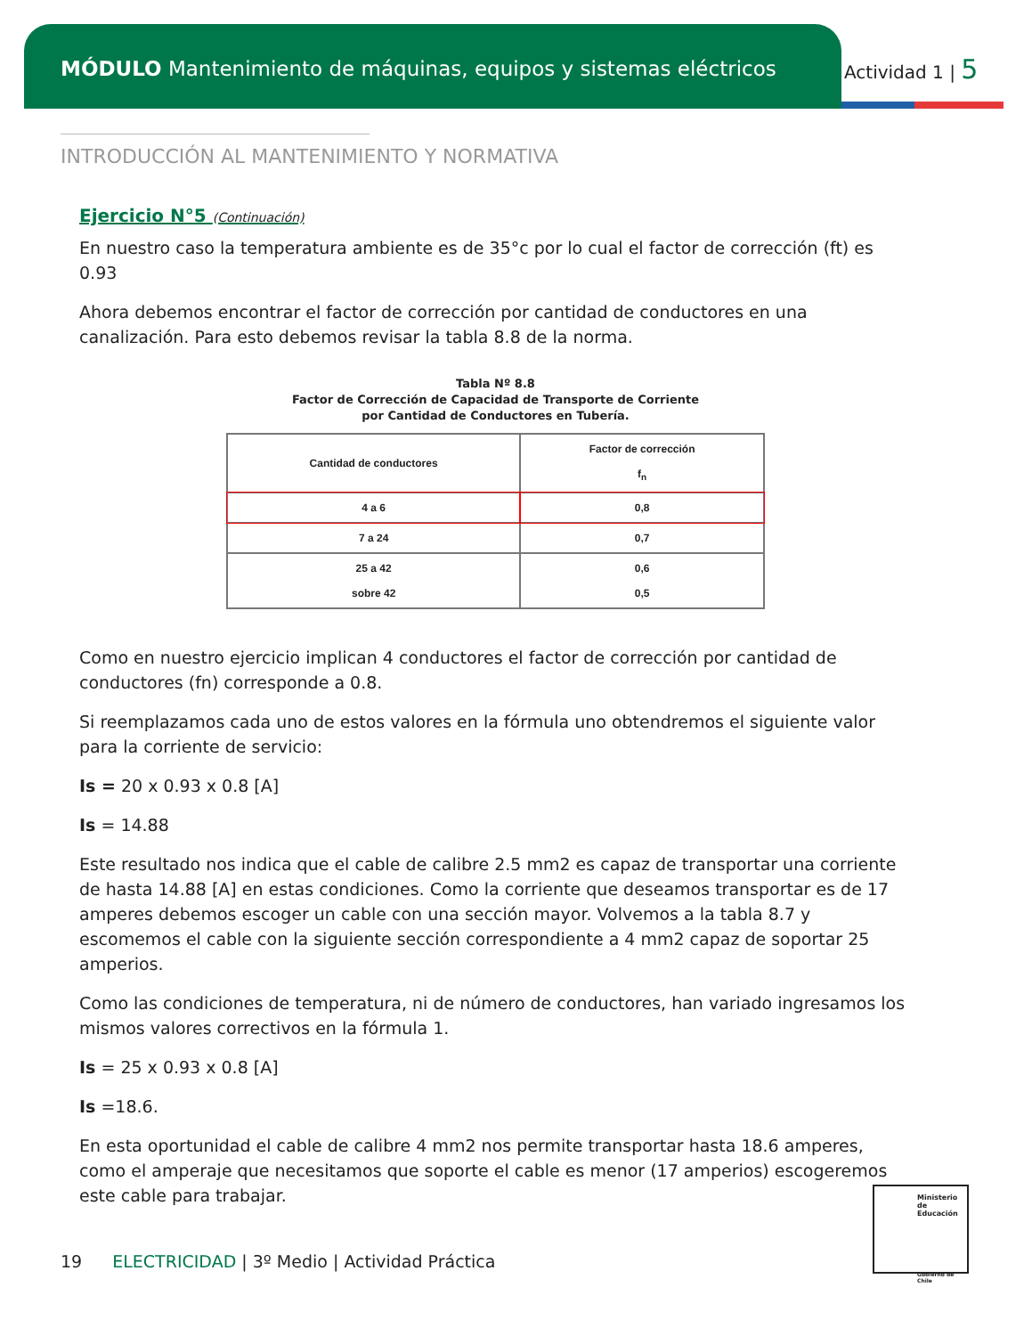MÓDULO Mantenimiento de máquinas, equipos y sistemas eléctricos
Actividad 1 | 5
INTRODUCCIÓN AL MANTENIMIENTO Y NORMATIVA
Ejercicio N°5 (Continuación)
En nuestro caso la temperatura ambiente es de 35°c por lo cual el factor de corrección (ft) es 0.93
Ahora debemos encontrar el factor de corrección por cantidad de conductores en una canalización. Para esto debemos revisar la tabla 8.8 de la norma.
Tabla Nº 8.8
Factor de Corrección de Capacidad de Transporte de Corriente
por Cantidad de Conductores en Tubería.
| Cantidad de conductores | Factor de corrección f<sub>n</sub> |
| --- | --- |
| 4 a 6 | 0,8 |
| 7 a 24 | 0,7 |
| 25 a 42 sobre 42 | 0,6 0,5 |
Como en nuestro ejercicio implican 4 conductores el factor de corrección por cantidad de conductores (fn) corresponde a 0.8.
Si reemplazamos cada uno de estos valores en la fórmula uno obtendremos el siguiente valor para la corriente de servicio:
Is = 20 x 0.93 x 0.8 [A]
Is = 14.88
Este resultado nos indica que el cable de calibre 2.5 mm2 es capaz de transportar una corriente de hasta 14.88 [A] en estas condiciones. Como la corriente que deseamos transportar es de 17 amperes debemos escoger un cable con una sección mayor. Volvemos a la tabla 8.7 y escomemos el cable con la siguiente sección correspondiente a 4 mm2 capaz de soportar 25 amperios.
Como las condiciones de temperatura, ni de número de conductores, han variado ingresamos los mismos valores correctivos en la fórmula 1.
Is = 25 x 0.93 x 0.8 [A]
Is =18.6.
En esta oportunidad el cable de calibre 4 mm2 nos permite transportar hasta 18.6 amperes, como el amperaje que necesitamos que soporte el cable es menor (17 amperios) escogeremos este cable para trabajar.
Ministerio de Educación
Gobierno de Chile
19 ELECTRICIDAD | 3º Medio | Actividad Práctica